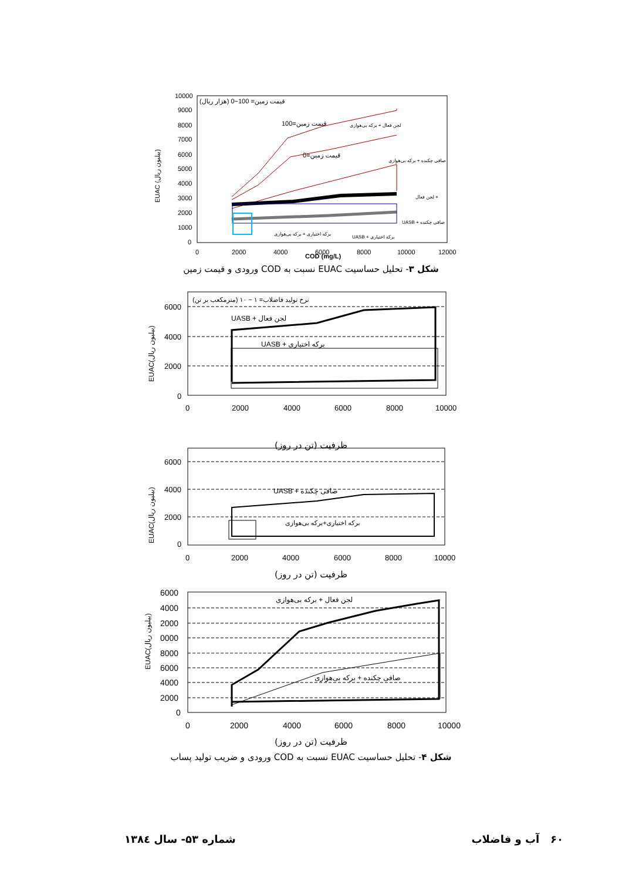10000
9000
8000
7000
6000
5000
4000
3000
2000
1000
0
0
2000
4000
6000
8000
10000
12000
COD (mg/L)
EUAC (بیلیون ریال)
قیمت زمین= 100~0 (هزار ریال)
قیمت زمین=100
لجن فعال + برکه بی‌هوازی
قیمت زمین=0
صافی چکنده + برکه بی‌هوازی
لجن فعال +
UASB + صافی چکنده
برکه اختیاری + برکه بی‌هوازی
UASB + برکه اختیاری
شکل ۳- تحلیل حساسیت EUAC نسبت به COD ورودی و قیمت زمین
6000
4000
2000
0
0
2000
4000
6000
8000
10000
EUAC(بیلیون ریال)
نرخ تولید فاضلاب= ۱ ~ ۱۰ (مترمکعب بر تن)
UASB + لجن فعال
UASB + برکه اختیاری
ظرفیت (تن در روز)
6000
4000
2000
0
0
2000
4000
6000
8000
10000
EUAC(بیلیون ریال)
UASB + صافی چکنده
برکه اختیاری+برکه بی‌هوازی
ظرفیت (تن در روز)
6000
4000
2000
0000
8000
6000
4000
2000
0
0
2000
4000
6000
8000
10000
EUAC(بیلیون ریال)
لجن فعال + برکه بی‌هوازی
صافی چکنده + برکه بی‌هوازی
ظرفیت (تن در روز)
شکل ۴- تحلیل حساسیت EUAC نسبت به COD ورودی و ضریب تولید پساب
شماره ۵۳- سال ۱۳۸٤ ۶۰ آب و فاضلاب